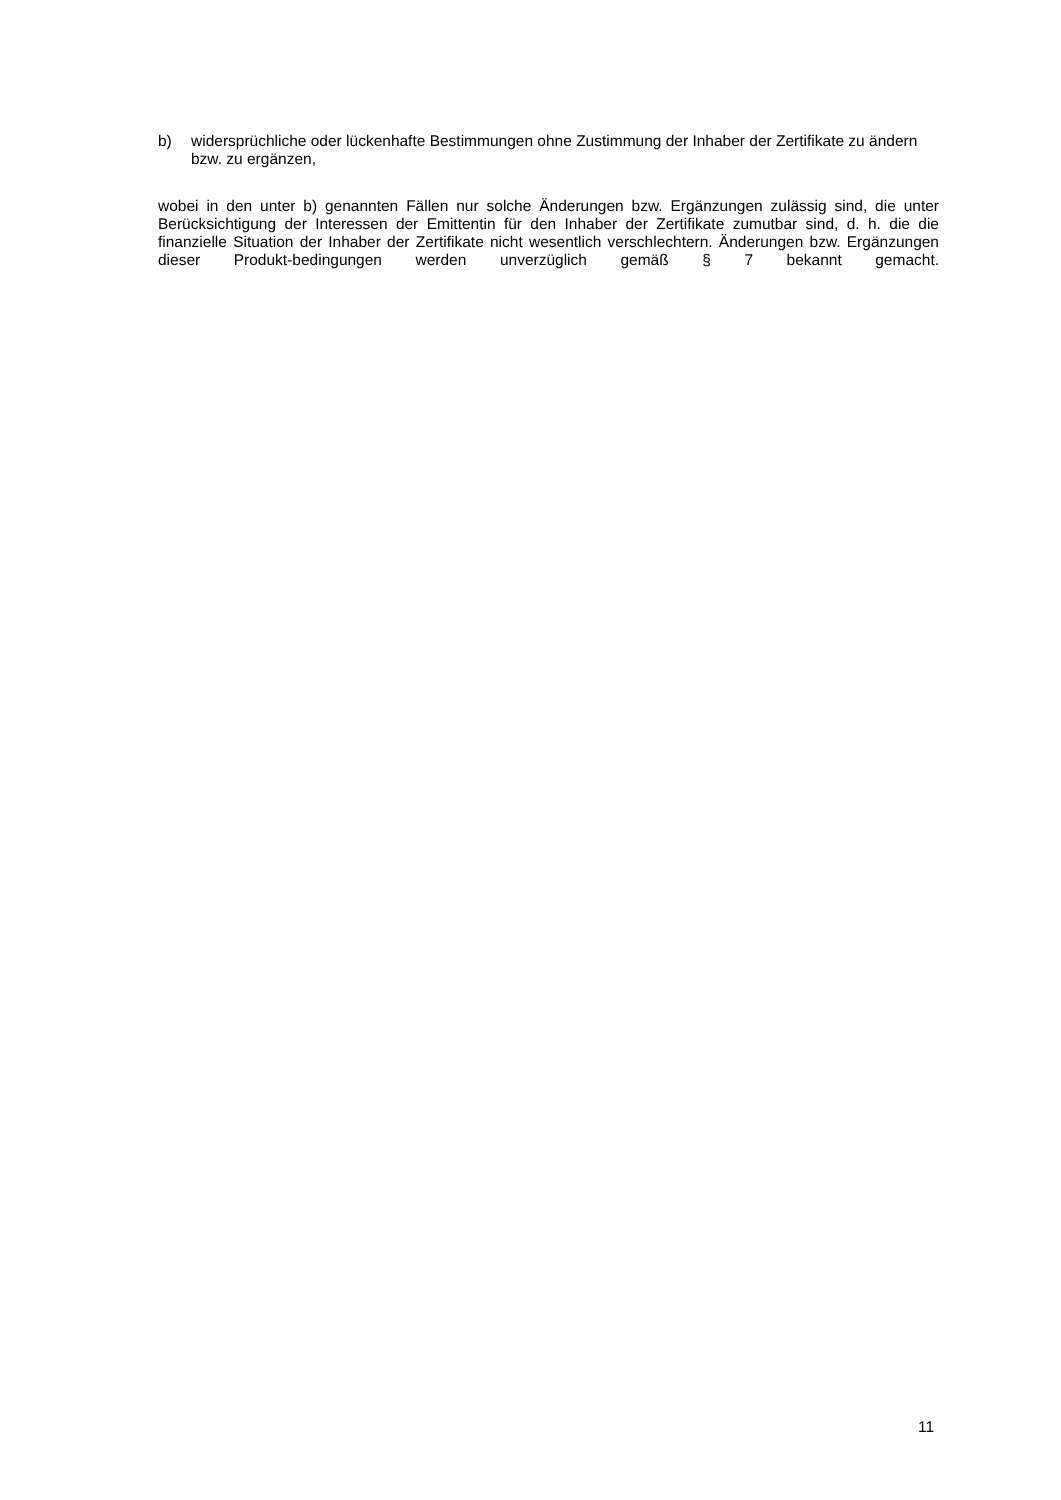b) widersprüchliche oder lückenhafte Bestimmungen ohne Zustimmung der Inhaber der Zertifikate zu ändern bzw. zu ergänzen,
wobei in den unter b) genannten Fällen nur solche Änderungen bzw. Ergänzungen zulässig sind, die unter Berücksichtigung der Interessen der Emittentin für den Inhaber der Zertifikate zumutbar sind, d. h. die die finanzielle Situation der Inhaber der Zertifikate nicht wesentlich verschlechtern. Änderungen bzw. Ergänzungen dieser Produkt-bedingungen werden unverzüglich gemäß § 7 bekannt gemacht.
11